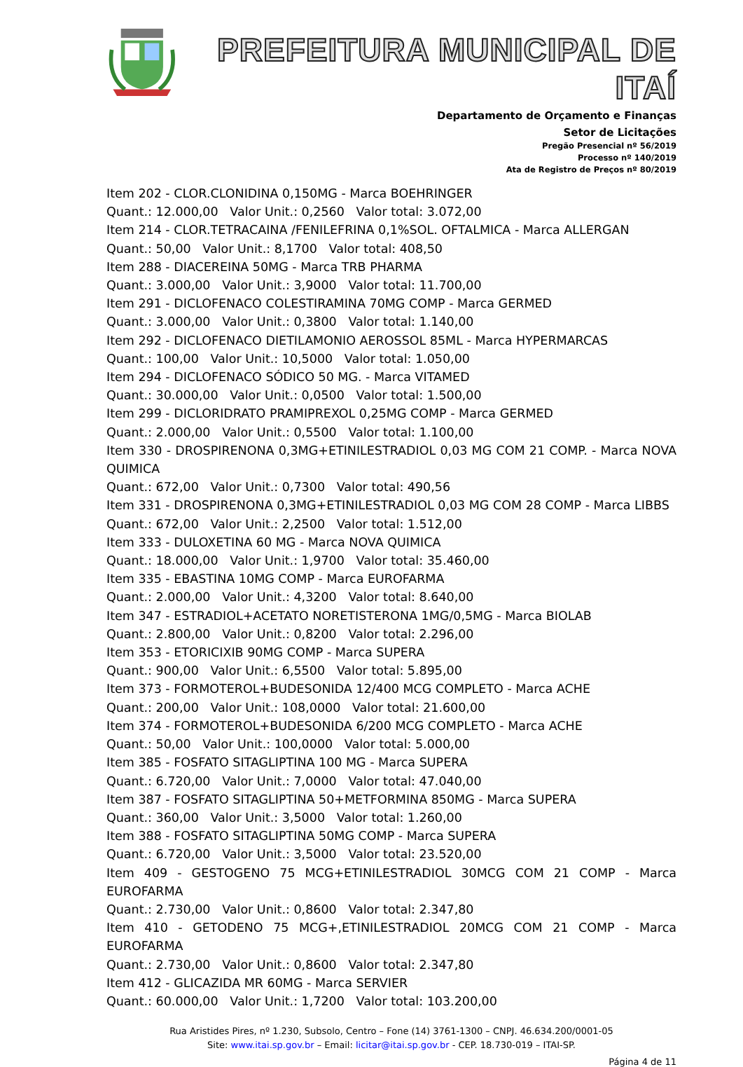PREFEITURA MUNICIPAL DE ITAÍ
Departamento de Orçamento e Finanças
Setor de Licitações
Pregão Presencial nº 56/2019
Processo nº 140/2019
Ata de Registro de Preços nº 80/2019
Item 202 - CLOR.CLONIDINA 0,150MG - Marca BOEHRINGER
Quant.: 12.000,00 Valor Unit.: 0,2560 Valor total: 3.072,00
Item 214 - CLOR.TETRACAINA /FENILEFRINA 0,1%SOL. OFTALMICA - Marca ALLERGAN
Quant.: 50,00 Valor Unit.: 8,1700 Valor total: 408,50
Item 288 - DIACEREINA 50MG - Marca TRB PHARMA
Quant.: 3.000,00 Valor Unit.: 3,9000 Valor total: 11.700,00
Item 291 - DICLOFENACO COLESTIRAMINA 70MG COMP - Marca GERMED
Quant.: 3.000,00 Valor Unit.: 0,3800 Valor total: 1.140,00
Item 292 - DICLOFENACO DIETILAMONIO AEROSSOL 85ML - Marca HYPERMARCAS
Quant.: 100,00 Valor Unit.: 10,5000 Valor total: 1.050,00
Item 294 - DICLOFENACO SÓDICO 50 MG. - Marca VITAMED
Quant.: 30.000,00 Valor Unit.: 0,0500 Valor total: 1.500,00
Item 299 - DICLORIDRATO PRAMIPREXOL 0,25MG COMP - Marca GERMED
Quant.: 2.000,00 Valor Unit.: 0,5500 Valor total: 1.100,00
Item 330 - DROSPIRENONA 0,3MG+ETINILESTRADIOL 0,03 MG COM 21 COMP. - Marca NOVA QUIMICA
Quant.: 672,00 Valor Unit.: 0,7300 Valor total: 490,56
Item 331 - DROSPIRENONA 0,3MG+ETINILESTRADIOL 0,03 MG COM 28 COMP - Marca LIBBS
Quant.: 672,00 Valor Unit.: 2,2500 Valor total: 1.512,00
Item 333 - DULOXETINA 60 MG - Marca NOVA QUIMICA
Quant.: 18.000,00 Valor Unit.: 1,9700 Valor total: 35.460,00
Item 335 - EBASTINA 10MG COMP - Marca EUROFARMA
Quant.: 2.000,00 Valor Unit.: 4,3200 Valor total: 8.640,00
Item 347 - ESTRADIOL+ACETATO NORETISTERONA 1MG/0,5MG - Marca BIOLAB
Quant.: 2.800,00 Valor Unit.: 0,8200 Valor total: 2.296,00
Item 353 - ETORICIXIB 90MG COMP - Marca SUPERA
Quant.: 900,00 Valor Unit.: 6,5500 Valor total: 5.895,00
Item 373 - FORMOTEROL+BUDESONIDA 12/400 MCG COMPLETO - Marca ACHE
Quant.: 200,00 Valor Unit.: 108,0000 Valor total: 21.600,00
Item 374 - FORMOTEROL+BUDESONIDA 6/200 MCG COMPLETO - Marca ACHE
Quant.: 50,00 Valor Unit.: 100,0000 Valor total: 5.000,00
Item 385 - FOSFATO SITAGLIPTINA 100 MG - Marca SUPERA
Quant.: 6.720,00 Valor Unit.: 7,0000 Valor total: 47.040,00
Item 387 - FOSFATO SITAGLIPTINA 50+METFORMINA 850MG - Marca SUPERA
Quant.: 360,00 Valor Unit.: 3,5000 Valor total: 1.260,00
Item 388 - FOSFATO SITAGLIPTINA 50MG COMP - Marca SUPERA
Quant.: 6.720,00 Valor Unit.: 3,5000 Valor total: 23.520,00
Item 409 - GESTOGENO 75 MCG+ETINILESTRADIOL 30MCG COM 21 COMP - Marca EUROFARMA
Quant.: 2.730,00 Valor Unit.: 0,8600 Valor total: 2.347,80
Item 410 - GETODENO 75 MCG+,ETINILESTRADIOL 20MCG COM 21 COMP - Marca EUROFARMA
Quant.: 2.730,00 Valor Unit.: 0,8600 Valor total: 2.347,80
Item 412 - GLICAZIDA MR 60MG - Marca SERVIER
Quant.: 60.000,00 Valor Unit.: 1,7200 Valor total: 103.200,00
Rua Aristides Pires, nº 1.230, Subsolo, Centro – Fone (14) 3761-1300 – CNPJ. 46.634.200/0001-05
Site: www.itai.sp.gov.br – Email: licitar@itai.sp.gov.br - CEP. 18.730-019 – ITAI-SP.
Página 4 de 11